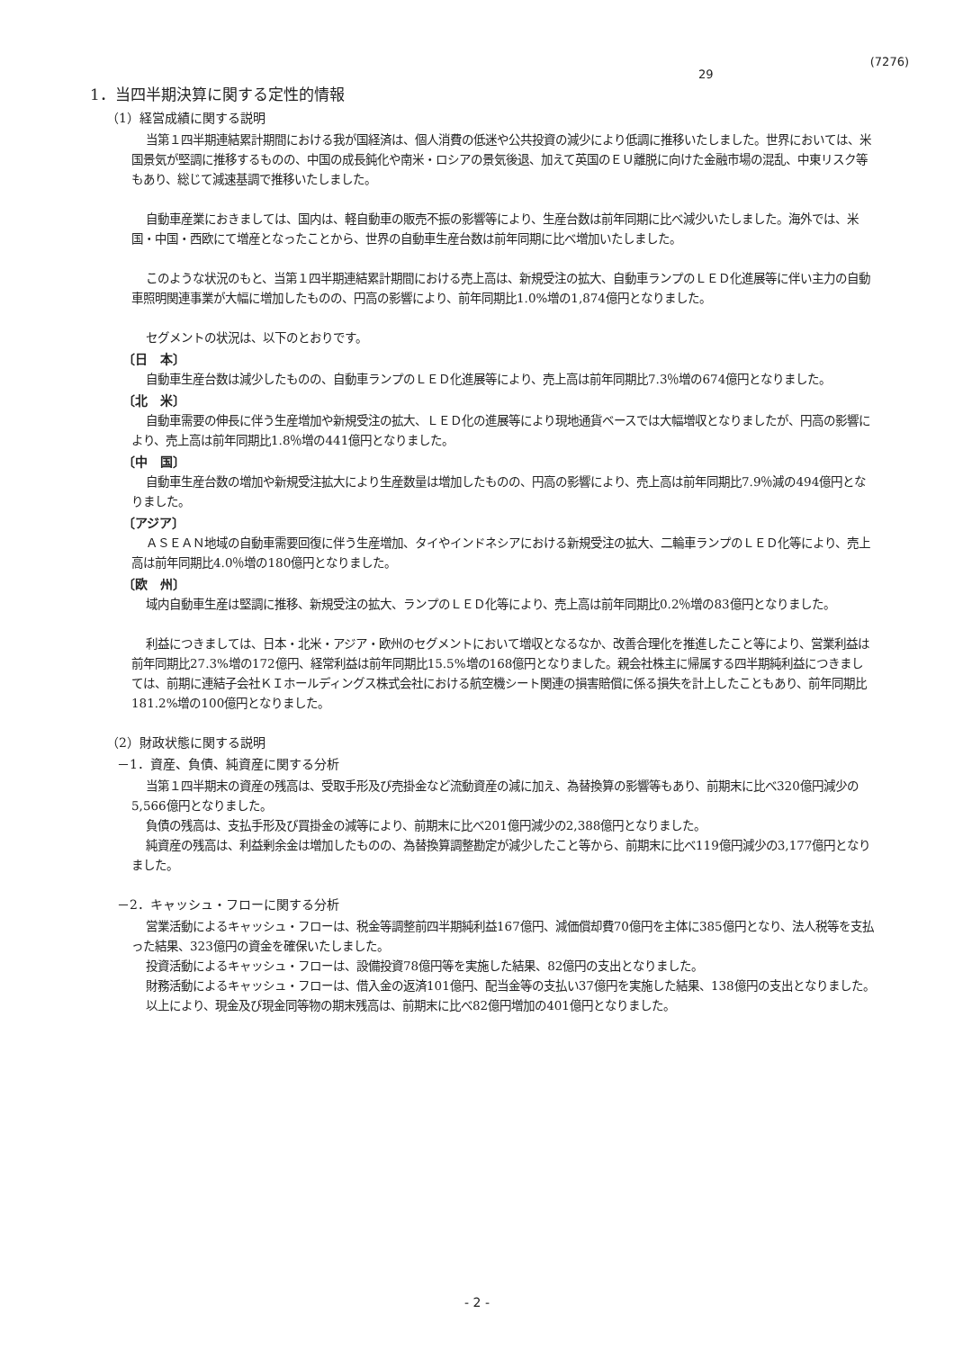(7276)
29
1．当四半期決算に関する定性的情報
（1）経営成績に関する説明
当第１四半期連結累計期間における我が国経済は、個人消費の低迷や公共投資の減少により低調に推移いたしました。世界においては、米国景気が堅調に推移するものの、中国の成長鈍化や南米・ロシアの景気後退、加えて英国のＥＵ離脱に向けた金融市場の混乱、中東リスク等もあり、総じて減速基調で推移いたしました。
自動車産業におきましては、国内は、軽自動車の販売不振の影響等により、生産台数は前年同期に比べ減少いたしました。海外では、米国・中国・西欧にて増産となったことから、世界の自動車生産台数は前年同期に比べ増加いたしました。
このような状況のもと、当第１四半期連結累計期間における売上高は、新規受注の拡大、自動車ランプのＬＥＤ化進展等に伴い主力の自動車照明関連事業が大幅に増加したものの、円高の影響により、前年同期比1.0%増の1,874億円となりました。
セグメントの状況は、以下のとおりです。
〔日　本〕
自動車生産台数は減少したものの、自動車ランプのＬＥＤ化進展等により、売上高は前年同期比7.3％増の674億円となりました。
〔北　米〕
自動車需要の伸長に伴う生産増加や新規受注の拡大、ＬＥＤ化の進展等により現地通貨ベースでは大幅増収となりましたが、円高の影響により、売上高は前年同期比1.8％増の441億円となりました。
〔中　国〕
自動車生産台数の増加や新規受注拡大により生産数量は増加したものの、円高の影響により、売上高は前年同期比7.9％減の494億円となりました。
〔アジア〕
ＡＳＥＡＮ地域の自動車需要回復に伴う生産増加、タイやインドネシアにおける新規受注の拡大、二輪車ランプのＬＥＤ化等により、売上高は前年同期比4.0％増の180億円となりました。
〔欧　州〕
域内自動車生産は堅調に推移、新規受注の拡大、ランプのＬＥＤ化等により、売上高は前年同期比0.2％増の83億円となりました。
利益につきましては、日本・北米・アジア・欧州のセグメントにおいて増収となるなか、改善合理化を推進したこと等により、営業利益は前年同期比27.3%増の172億円、経常利益は前年同期比15.5%増の168億円となりました。親会社株主に帰属する四半期純利益につきましては、前期に連結子会社ＫＩホールディングス株式会社における航空機シート関連の損害賠償に係る損失を計上したこともあり、前年同期比181.2%増の100億円となりました。
（2）財政状態に関する説明
－1．資産、負債、純資産に関する分析
当第１四半期末の資産の残高は、受取手形及び売掛金など流動資産の減に加え、為替換算の影響等もあり、前期末に比べ320億円減少の5,566億円となりました。
負債の残高は、支払手形及び買掛金の減等により、前期末に比べ201億円減少の2,388億円となりました。
純資産の残高は、利益剰余金は増加したものの、為替換算調整勘定が減少したこと等から、前期末に比べ119億円減少の3,177億円となりました。
－2．キャッシュ・フローに関する分析
営業活動によるキャッシュ・フローは、税金等調整前四半期純利益167億円、減価償却費70億円を主体に385億円となり、法人税等を支払った結果、323億円の資金を確保いたしました。
投資活動によるキャッシュ・フローは、設備投資78億円等を実施した結果、82億円の支出となりました。
財務活動によるキャッシュ・フローは、借入金の返済101億円、配当金等の支払い37億円を実施した結果、138億円の支出となりました。
以上により、現金及び現金同等物の期末残高は、前期末に比べ82億円増加の401億円となりました。
- 2 -